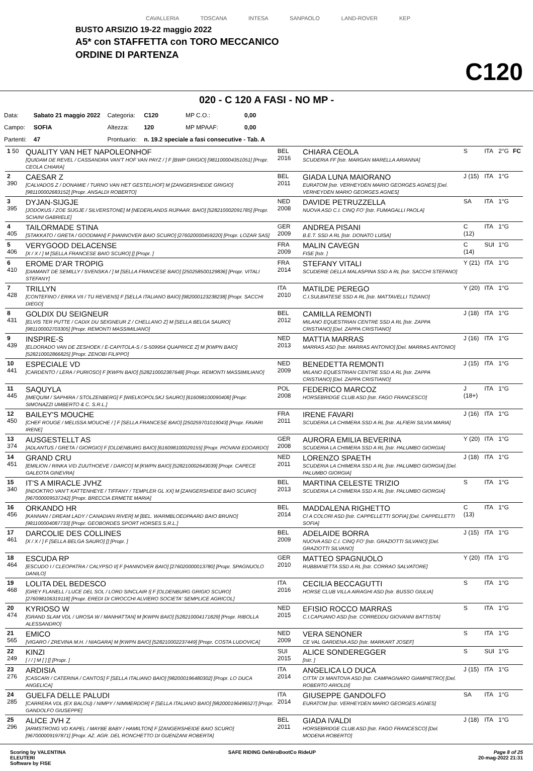CAVALLERIA TOSCANA INTESA SANPAOLO LAND-ROVER KEP
BUSTO ARSIZIO 19-22 maggio 2022
A5* con STAFFETTA con TORO MECCANICO
ORDINE DI PARTENZA
C120
020 - C 120 A FASI - NO MP -
| Data: | Sabato 21 maggio 2022 | Categoria: | C120 | | MP C.O.: | 0,00 |
| Campo: | SOFIA | Altezza: | 120 | | MP MPAAF: | 0,00 |
| Partenti: | 47 | Prontuario: | n. 19.2 speciale a fasi consecutive - Tab. A | | | |
| 1 50 | QUALITY VAN HET NAPOLEONHOF [QUIDAM DE REVEL / CASSANDRA VAN'T HOF VAN PAYZ / ] F [BWP GRIGIO] [981100004351051] [Propr. CEOLA CHIARA] | BEL 2016 | CHIARA CEOLA SCUDERIA FF [Istr. MARGAN MARELLA ARIANNA] | S | ITA | 2°G | FC |
| 2 390 | CAESAR Z [CALVADOS Z / DONAMIE / TURNO VAN HET GESTELHOF] M [ZANGERSHEIDE GRIGIO] [981100002683152] [Propr. ANSALDI ROBERTO] | BEL 2011 | GIADA LUNA MAIORANO EURATOM [Istr. VERHEYDEN MARIO GEORGES AGNES] [Del. VERHEYDEN MARIO GEORGES AGNES] | J (15) | ITA | 1°G | |
| 3 395 | DYJAN-SIJGJE [JODOKUS / ZOE SIJGJE / SILVERSTONE] M [NEDERLANDS RIJPAAR. BAIO] [528210002091785] [Propr. SCIAINI GABRIELE] | NED 2008 | DAVIDE PETRUZZELLA NUOVA ASD C.I. CINQ FO' [Istr. FUMAGALLI PAOLA] | SA | ITA | 1°G | |
| 4 405 | TAILORMADE STINA [STAKKATO / GRETA / GOODMAN] F [HANNOVER BAIO SCURO] [276020000459220] [Propr. LOZAR SAS] | GER 2009 | ANDREA PISANI B.E.T. SSD A RL [Istr. DONATO LUISA] | C (12) | ITA | 1°G | |
| 5 406 | VERYGOOD DELACENSE [X / X / ] M [SELLA FRANCESE BAIO SCURO] [] [Propr. ] | FRA 2009 | MALIN CAVEGN FISE [Istr. ] | C (14) | SUI | 1°G | |
| 6 410 | EROME D'AR TROPIG [DIAMANT DE SEMILLY / SVENSKA / ] M [SELLA FRANCESE BAIO] [250258500129836] [Propr. VITALI STEFANY] | FRA 2014 | STEFANY VITALI SCUDERIE DELLA MALASPINA SSD A RL [Istr. SACCHI STEFANO] | Y (21) | ITA | 1°G | |
| 7 428 | TRILLYN [CONTEFINO / ERIKA VII / TU REVIENS] F [SELLA ITALIANO BAIO] [982000123238238] [Propr. SACCHI DIEGO] | ITA 2010 | MATILDE PEREGO C.I.SULBIATESE SSD A RL [Istr. MATTAVELLI TIZIANO] | Y (20) | ITA | 1°G | |
| 8 431 | GOLDIX DU SEIGNEUR [ELVIS TER PUTTE / CADIX DU SEIGNEUR Z / CHELLANO Z] M [SELLA BELGA SAURO] [981100002703305] [Propr. REMONTI MASSIMILIANO] | BEL 2012 | CAMILLA REMONTI MILANO EQUESTRIAN CENTRE SSD A RL [Istr. ZAPPA CRISTIANO] [Del. ZAPPA CRISTIANO] | J (18) | ITA | 1°G | |
| 9 439 | INSPIRE-S [ELDORADO VAN DE ZESHOEK / E-CAPITOLA-S / S-509954 QUAPRICE Z] M [KWPN BAIO] [528210002866825] [Propr. ZENOBI FILIPPO] | NED 2013 | MATTIA MARRAS MARRAS ASD [Istr. MARRAS ANTONIO] [Del. MARRAS ANTONIO] | J (16) | ITA | 1°G | |
| 10 441 | ESPECIALE VD [CARDENTO / LERA / PURIOSO] F [KWPN BAIO] [528210002387648] [Propr. REMONTI MASSIMILIANO] | NED 2009 | BENEDETTA REMONTI MILANO EQUESTRIAN CENTRE SSD A RL [Istr. ZAPPA CRISTIANO] [Del. ZAPPA CRISTIANO] | J (15) | ITA | 1°G | |
| 11 445 | SAQUYLA [IMEQUIM / SAPHIRA / STOLZENBERG] F [WIELKOPOLSKJ SAURO] [616098100090408] [Propr. SIMONAZZI UMBERTO & C. S.R.L.] | POL 2008 | FEDERICO MARCOZ HORSEBRIDGE CLUB ASD [Istr. FAGO FRANCESCO] | J (18+) | ITA | 1°G | |
| 12 450 | BAILEY'S MOUCHE [CHEF ROUGE / MELISSA MOUCHE / ] F [SELLA FRANCESE BAIO] [250259701019043] [Propr. FAVARI IRENE] | FRA 2011 | IRENE FAVARI SCUDERIA LA CHIMERA SSD A RL [Istr. ALFIERI SILVIA MARIA] | J (16) | ITA | 1°G | |
| 13 374 | AUSGESTELLT AS [ADLANTUS / GRETA / GIORGIO] F [OLDENBURG BAIO] [616098100029155] [Propr. PIOVANI EDOARDO] | GER 2008 | AURORA EMILIA BEVERINA SCUDERIA LA CHIMERA SSD A RL [Istr. PALUMBO GIORGIA] | Y (20) | ITA | 1°G | |
| 14 451 | GRAND CRU [EMILION / RINKA V/D ZUUTHOEVE / DARCO] M [KWPN BAIO] [528210002643039] [Propr. CAPECE GALEOTA GINEVRA] | NED 2011 | LORENZO SPAETH SCUDERIA LA CHIMERA SSD A RL [Istr. PALUMBO GIORGIA] [Del. PALUMBO GIORGIA] | J (18) | ITA | 1°G | |
| 15 340 | IT'S A MIRACLE JVHZ [INDOKTRO VAN'T KATTENHEYE / TIFFANY / TEMPLER GL XX] M [ZANGERSHEIDE BAIO SCURO] [967000009537242] [Propr. BRECCIA ERMETE MARIA] | BEL 2013 | MARTINA CELESTE TRIZIO SCUDERIA LA CHIMERA SSD A RL [Istr. PALUMBO GIORGIA] | S | ITA | 1°G | |
| 16 456 | ORKANDO HR [KANNAN / DREAM LADY / CANADIAN RIVER] M [BEL. WARMBLOEDPAARD BAIO BRUNO] [981100004087733] [Propr. GEOBORDES SPORT HORSES S.R.L.] | BEL 2014 | MADDALENA RIGHETTO CI A COLORI ASD [Istr. CAPPELLETTI SOFIA] [Del. CAPPELLETTI SOFIA] | C (13) | ITA | 1°G | |
| 17 461 | DARCOLIE DES COLLINES [X / X / ] F [SELLA BELGA SAURO] [] [Propr. ] | BEL 2009 | ADELAIDE BORRA NUOVA ASD C.I. CINQ FO' [Istr. GRAZIOTTI SILVANO] [Del. GRAZIOTTI SILVANO] | J (15) | ITA | 1°G | |
| 18 464 | ESCUDA RP [ESCUDO I / CLEOPATRA / CALYPSO II] F [HANNOVER BAIO] [276020000013780] [Propr. SPAGNUOLO DANILO] | GER 2010 | MATTEO SPAGNUOLO RUBBIANETTA SSD A RL [Istr. CORRAO SALVATORE] | Y (20) | ITA | 1°G | |
| 19 468 | LOLITA DEL BEDESCO [GREY FLANELL / LUCE DEL SOL / LORD SINCLAIR I] F [OLDENBURG GRIGIO SCURO] [276098106319118] [Propr. EREDI DI CIROCCHI ALVIERO SOCIETA' SEMPLICE AGRICOL] | ITA 2016 | CECILIA BECCAGUTTI HORSE CLUB VILLA AIRAGHI ASD [Istr. BUSSO GIULIA] | S | ITA | 1°G | |
| 20 474 | KYRIOSO W [GRAND SLAM VDL / UROSA W / MANHATTAN] M [KWPN BAIO] [528210004171829] [Propr. RIBOLLA ALESSANDRO] | NED 2015 | EFISIO ROCCO MARRAS C.I.CAPUANO ASD [Istr. CORREDDU GIOVANNI BATTISTA] | S | ITA | 1°G | |
| 21 565 | EMICO [VIGARO / ZREVINA M.H. / NIAGARA] M [KWPN BAIO] [528210002237449] [Propr. COSTA LUDOVICA] | NED 2009 | VERA SENONER CE VAL GARDENA ASD [Istr. MARKART JOSEF] | S | ITA | 1°G | |
| 22 249 | KINZI [ / / ] M [ ] [] [Propr. ] | SUI 2015 | ALICE SONDEREGGER [Istr. ] | S | SUI | 1°G | |
| 23 276 | ARDISIA [CASCARI / CATERINA / CANTOS] F [SELLA ITALIANO BAIO] [982000196480302] [Propr. LO DUCA ANGELICA] | ITA 2014 | ANGELICA LO DUCA CITTA' DI MANTOVA ASD [Istr. CAMPAGNARO GIAMPIETRO] [Del. ROBERTO ARIOLDI] | J (15) | ITA | 1°G | |
| 24 285 | GUELFA DELLE PALUDI [CARRERA VDL (EX BALOU) / NIMPY / NIMMERDOR] F [SELLA ITALIANO BAIO] [982000196496527] [Propr. GANDOLFO GIUSEPPE] | ITA 2014 | GIUSEPPE GANDOLFO EURATOM [Istr. VERHEYDEN MARIO GEORGES AGNES] | SA | ITA | 1°G | |
| 25 296 | ALICE JVH Z [ARMSTRONG VD KAPEL / MAYBE BABY / HAMILTON] F [ZANGERSHEIDE BAIO SCURO] [967000009197871] [Propr. AZ. AGR. DEL RONCHETTO DI GUENZANI ROBERTA] | BEL 2011 | GIADA IVALDI HORSEBRIDGE CLUB ASD [Istr. FAGO FRANCESCO] [Del. MODENA ROBERTO] | J (18) | ITA | 1°G | |
Scoring by VALENTINA
ELEUTERI
Software by FISE
SAFE RIDING DeNiroBootCo RideUP
Page 8 of 25
20-mag-2022 21:31